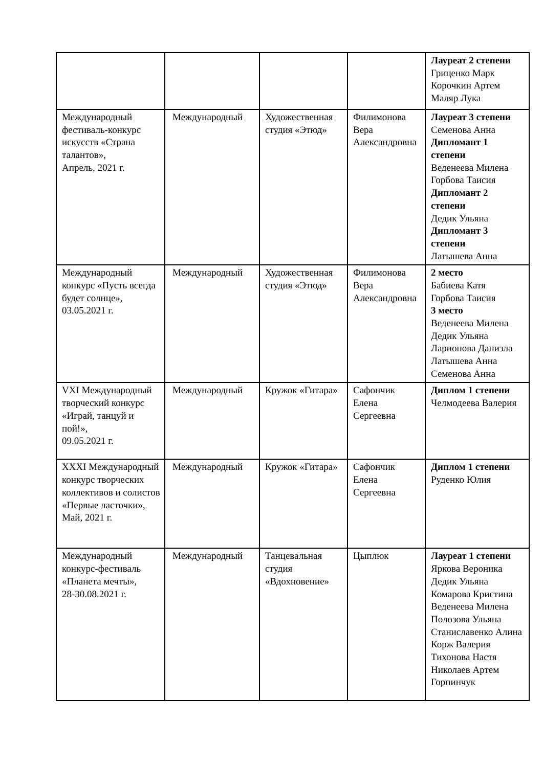| | | | | Лауреат 2 степени Гриценко Марк Корочкин Артем Маляр Лука |
| Международный фестиваль-конкурс искусств «Страна талантов», Апрель, 2021 г. | Международный | Художественная студия «Этюд» | Филимонова Вера Александровна | Лауреат 3 степени Семенова Анна Дипломант 1 степени Веденеева Милена Горбова Таисия Дипломант 2 степени Дедик Ульяна Дипломант 3 степени Латышева Анна |
| Международный конкурс «Пусть всегда будет солнце», 03.05.2021 г. | Международный | Художественная студия «Этюд» | Филимонова Вера Александровна | 2 место Бабиева Катя Горбова Таисия 3 место Веденеева Милена Дедик Ульяна Ларионова Даниэла Латышева Анна Семенова Анна |
| VXI Международный творческий конкурс «Играй, танцуй и пой!», 09.05.2021 г. | Международный | Кружок «Гитара» | Сафончик Елена Сергеевна | Диплом 1 степени Челмодеева Валерия |
| XXXI Международный конкурс творческих коллективов и солистов «Первые ласточки», Май, 2021 г. | Международный | Кружок «Гитара» | Сафончик Елена Сергеевна | Диплом 1 степени Руденко Юлия |
| Международный конкурс-фестиваль «Планета мечты», 28-30.08.2021 г. | Международный | Танцевальная студия «Вдохновение» | Цыплюк | Лауреат 1 степени Яркова Вероника Дедик Ульяна Комарова Кристина Веденеева Милена Полозова Ульяна Станиславенко Алина Корж Валерия Тихонова Настя Николаев Артем Горпинчук |